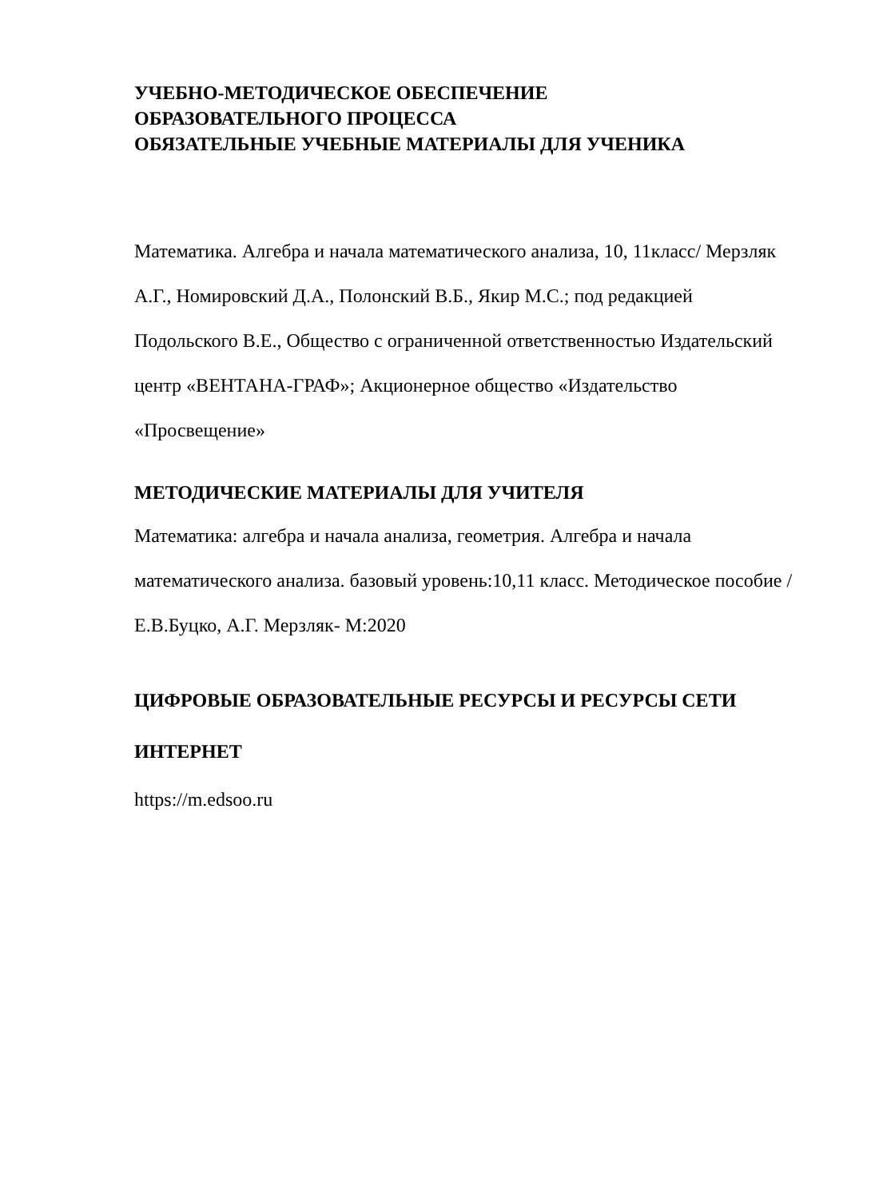УЧЕБНО-МЕТОДИЧЕСКОЕ ОБЕСПЕЧЕНИЕ
ОБРАЗОВАТЕЛЬНОГО ПРОЦЕССА
ОБЯЗАТЕЛЬНЫЕ УЧЕБНЫЕ МАТЕРИАЛЫ ДЛЯ УЧЕНИКА
Математика. Алгебра и начала математического анализа, 10, 11класс/ Мерзляк А.Г., Номировский Д.А., Полонский В.Б., Якир М.С.; под редакцией Подольского В.Е., Общество с ограниченной ответственностью Издательский центр «ВЕНТАНА-ГРАФ»; Акционерное общество «Издательство «Просвещение»
МЕТОДИЧЕСКИЕ МАТЕРИАЛЫ ДЛЯ УЧИТЕЛЯ
Математика: алгебра и начала анализа, геометрия. Алгебра и начала математического анализа. базовый уровень:10,11 класс. Методическое пособие /Е.В.Буцко, А.Г. Мерзляк- М:2020
ЦИФРОВЫЕ ОБРАЗОВАТЕЛЬНЫЕ РЕСУРСЫ И РЕСУРСЫ СЕТИ ИНТЕРНЕТ
https://m.edsoo.ru